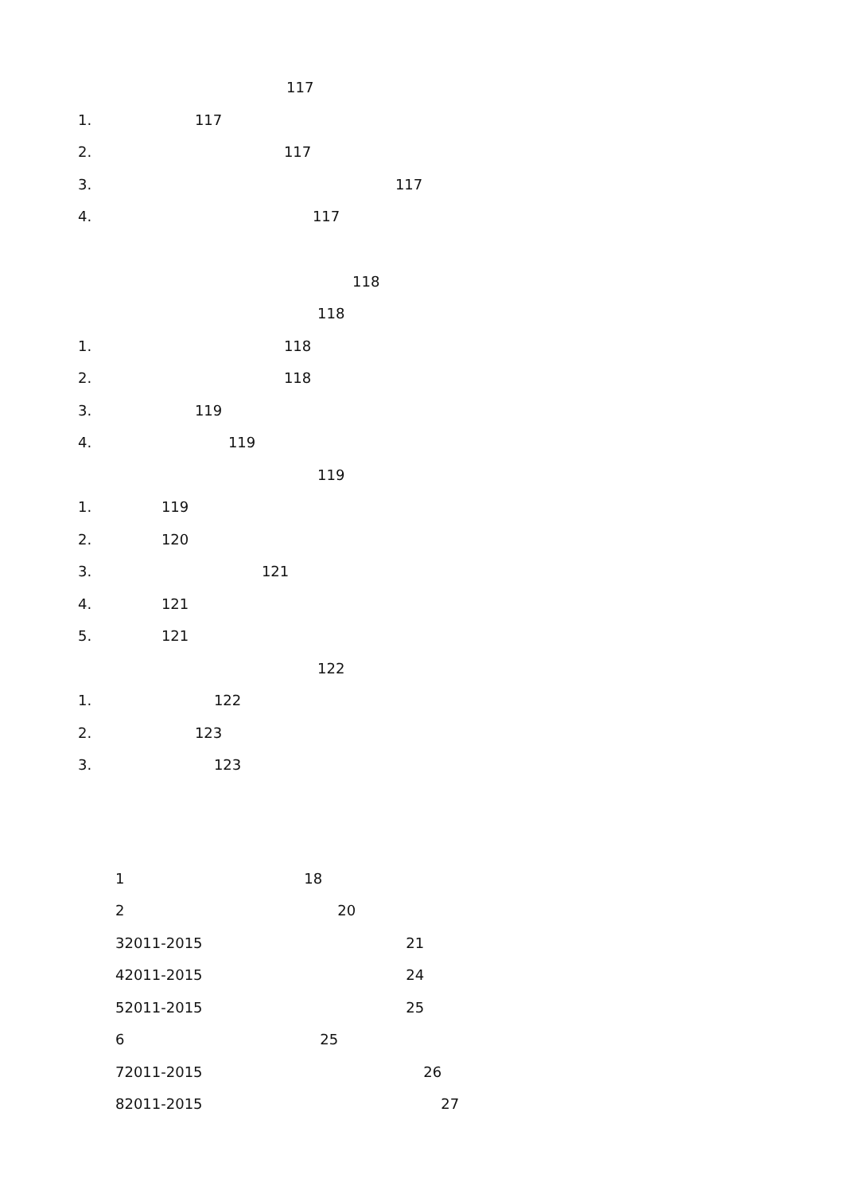117
1. 117
2. 117
3. 117
4. 117
118
118
1. 118
2. 118
3. 119
4. 119
119
1. 119
2. 120
3. 121
4. 121
5. 121
122
1. 122
2. 123
3. 123
1 18
2 20
32011-2015 21
42011-2015 24
52011-2015 25
6 25
72011-2015 26
82011-2015 27